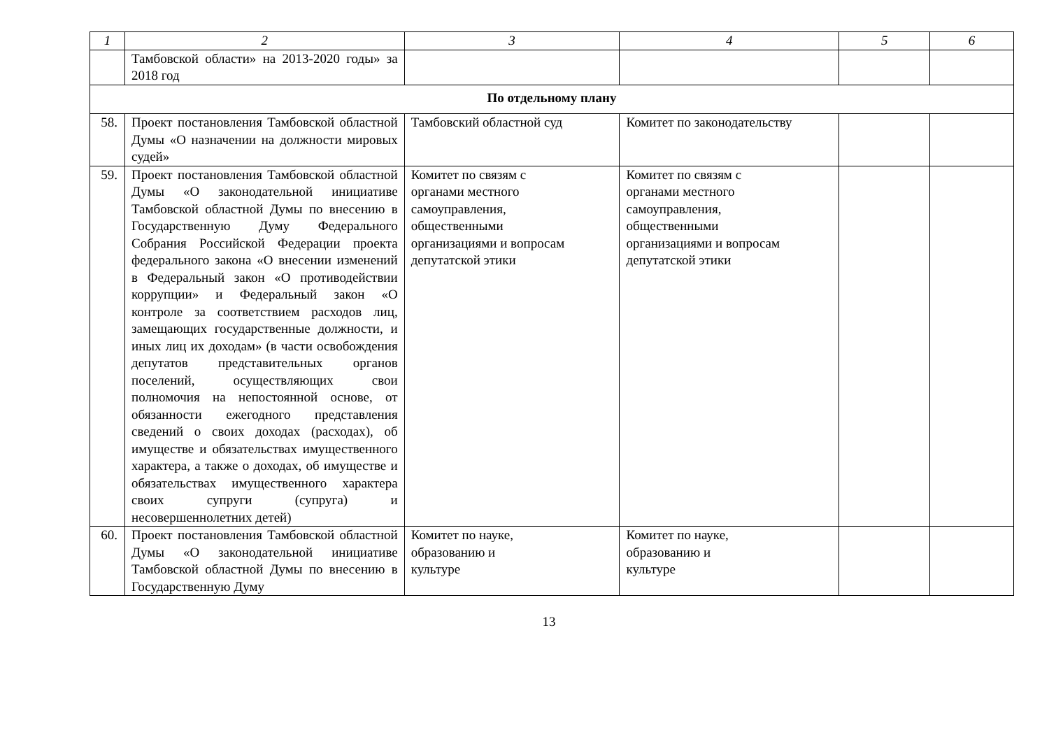| 1 | 2 | 3 | 4 | 5 | 6 |
| | Тамбовской области» на 2013-2020 годы» за 2018 год | | | | |
| По отдельному плану | | | | | |
| 58. | Проект постановления Тамбовской областной Думы «О назначении на должности мировых судей» | Тамбовский областной суд | Комитет по законодательству | | |
| 59. | Проект постановления Тамбовской областной Думы «О законодательной инициативе Тамбовской областной Думы по внесению в Государственную Думу Федерального Собрания Российской Федерации проекта федерального закона «О внесении изменений в Федеральный закон «О противодействии коррупции» и Федеральный закон «О контроле за соответствием расходов лиц, замещающих государственные должности, и иных лиц их доходам» (в части освобождения депутатов представительных органов поселений, осуществляющих свои полномочия на непостоянной основе, от обязанности ежегодного представления сведений о своих доходах (расходах), об имуществе и обязательствах имущественного характера, а также о доходах, об имуществе и обязательствах имущественного характера своих супруги (супруга) и несовершеннолетних детей) | Комитет по связям с органами местного самоуправления, общественными организациями и вопросам депутатской этики | Комитет по связям с органами местного самоуправления, общественными организациями и вопросам депутатской этики | | |
| 60. | Проект постановления Тамбовской областной Думы «О законодательной инициативе Тамбовской областной Думы по внесению в Государственную Думу | Комитет по науке, образованию и культуре | Комитет по науке, образованию и культуре | | |
13